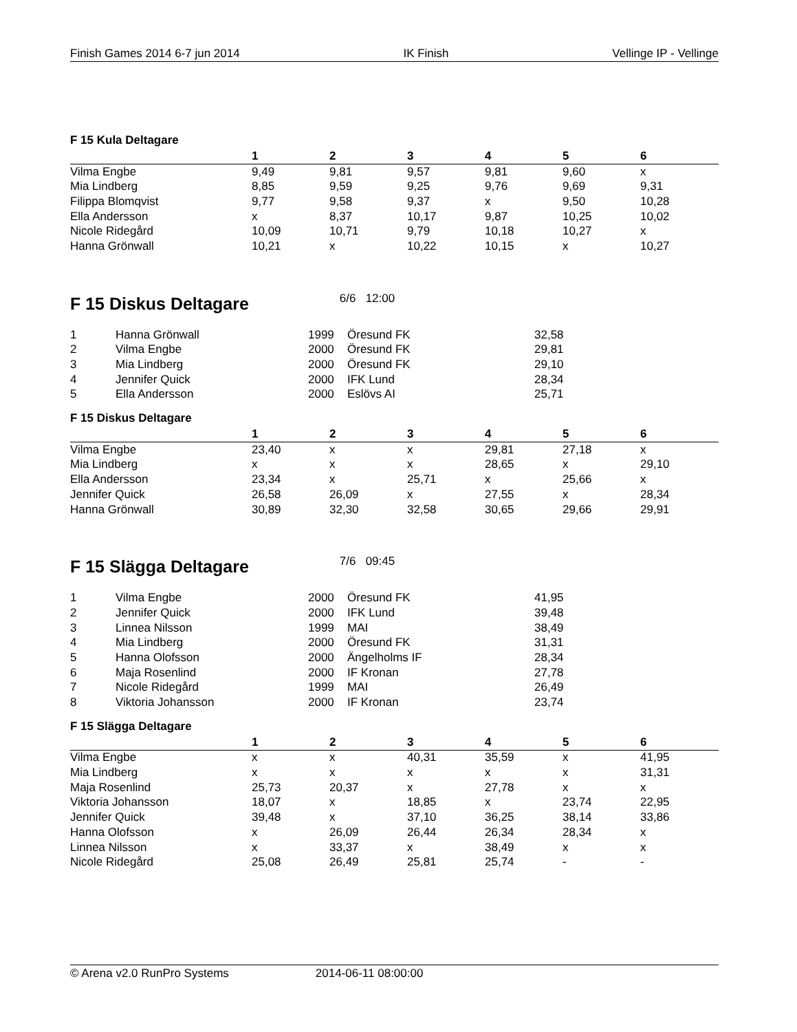Finish Games 2014 6-7 jun 2014 IK Finish Vellinge IP - Vellinge
F 15 Kula Deltagare
| | 1 | 2 | 3 | 4 | 5 | 6 |
| --- | --- | --- | --- | --- | --- | --- |
| Vilma Engbe | 9,49 | 9,81 | 9,57 | 9,81 | 9,60 | x |
| Mia Lindberg | 8,85 | 9,59 | 9,25 | 9,76 | 9,69 | 9,31 |
| Filippa Blomqvist | 9,77 | 9,58 | 9,37 | x | 9,50 | 10,28 |
| Ella Andersson | x | 8,37 | 10,17 | 9,87 | 10,25 | 10,02 |
| Nicole Ridegård | 10,09 | 10,71 | 9,79 | 10,18 | 10,27 | x |
| Hanna Grönwall | 10,21 | x | 10,22 | 10,15 | x | 10,27 |
F 15 Diskus Deltagare 6/6 12:00
| 1 | Hanna Grönwall | 1999 | Öresund FK | 32,58 |
| 2 | Vilma Engbe | 2000 | Öresund FK | 29,81 |
| 3 | Mia Lindberg | 2000 | Öresund FK | 29,10 |
| 4 | Jennifer Quick | 2000 | IFK Lund | 28,34 |
| 5 | Ella Andersson | 2000 | Eslövs AI | 25,71 |
F 15 Diskus Deltagare
| | 1 | 2 | 3 | 4 | 5 | 6 |
| --- | --- | --- | --- | --- | --- | --- |
| Vilma Engbe | 23,40 | x | x | 29,81 | 27,18 | x |
| Mia Lindberg | x | x | x | 28,65 | x | 29,10 |
| Ella Andersson | 23,34 | x | 25,71 | x | 25,66 | x |
| Jennifer Quick | 26,58 | 26,09 | x | 27,55 | x | 28,34 |
| Hanna Grönwall | 30,89 | 32,30 | 32,58 | 30,65 | 29,66 | 29,91 |
F 15 Slägga Deltagare 7/6 09:45
| 1 | Vilma Engbe | 2000 | Öresund FK | 41,95 |
| 2 | Jennifer Quick | 2000 | IFK Lund | 39,48 |
| 3 | Linnea Nilsson | 1999 | MAI | 38,49 |
| 4 | Mia Lindberg | 2000 | Öresund FK | 31,31 |
| 5 | Hanna Olofsson | 2000 | Ängelholms IF | 28,34 |
| 6 | Maja Rosenlind | 2000 | IF Kronan | 27,78 |
| 7 | Nicole Ridegård | 1999 | MAI | 26,49 |
| 8 | Viktoria Johansson | 2000 | IF Kronan | 23,74 |
F 15 Slägga Deltagare
| | 1 | 2 | 3 | 4 | 5 | 6 |
| --- | --- | --- | --- | --- | --- | --- |
| Vilma Engbe | x | x | 40,31 | 35,59 | x | 41,95 |
| Mia Lindberg | x | x | x | x | x | 31,31 |
| Maja Rosenlind | 25,73 | 20,37 | x | 27,78 | x | x |
| Viktoria Johansson | 18,07 | x | 18,85 | x | 23,74 | 22,95 |
| Jennifer Quick | 39,48 | x | 37,10 | 36,25 | 38,14 | 33,86 |
| Hanna Olofsson | x | 26,09 | 26,44 | 26,34 | 28,34 | x |
| Linnea Nilsson | x | 33,37 | x | 38,49 | x | x |
| Nicole Ridegård | 25,08 | 26,49 | 25,81 | 25,74 | - | - |
© Arena v2.0 RunPro Systems 2014-06-11 08:00:00